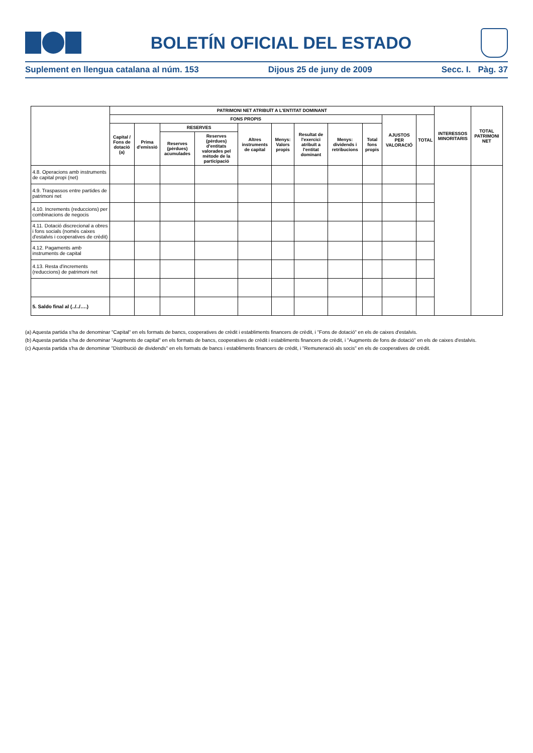BOLETÍN OFICIAL DEL ESTADO
Suplement en llengua catalana al núm. 153 Dijous 25 de juny de 2009 Secc. I. Pàg. 37
| | PATRIMONI NET ATRIBUÏT A L'ENTITAT DOMINANT | | | | | | | | | | | INTERESSOS MINORITARIS | TOTAL PATRIMONI NET |
| --- | --- | --- | --- | --- | --- | --- | --- | --- | --- | --- | --- | --- | --- |
| | FONS PROPIS | | | | | | | | | AJUSTOS PER VALORACIÓ | TOTAL | | |
| | Capital / Fons de dotació (a) | Prima d'emissió | RESERVES | | Altres instruments de capital | Menys: Valors propis | Resultat de l'exercici atribuït a l'entitat dominant | Menys: dividends i retribucions | Total fons propis | | | | |
| | | | Reserves (pèrdues) acumulades | Reserves (pèrdues) d'entitats valorades pel mètode de la participació | | | | | | | | | |
| 4.8. Operacions amb instruments de capital propi (net) | | | | | | | | | | | | | |
| 4.9. Traspassos entre partides de patrimoni net | | | | | | | | | | | | | |
| 4.10. Increments (reduccions) per combinacions de negocis | | | | | | | | | | | | | |
| 4.11. Dotació discrecional a obres i fons socials (només caixes d'estalvis i cooperatives de crèdit) | | | | | | | | | | | | | |
| 4.12. Pagaments amb instruments de capital | | | | | | | | | | | | | |
| 4.13. Resta d'increments (reduccions) de patrimoni net | | | | | | | | | | | | | |
| 5. Saldo final al (../../….) | | | | | | | | | | | | | |
(a) Aquesta partida s'ha de denominar "Capital" en els formats de bancs, cooperatives de crèdit i establiments financers de crèdit, i "Fons de dotació" en els de caixes d'estalvis.
(b) Aquesta partida s'ha de denominar "Augments de capital" en els formats de bancs, cooperatives de crèdit i establiments financers de crèdit, i "Augments de fons de dotació" en els de caixes d'estalvis.
(c) Aquesta partida s'ha de denominar "Distribució de dividends" en els formats de bancs i establiments financers de crèdit, i "Remuneració als socis" en els de cooperatives de crèdit.